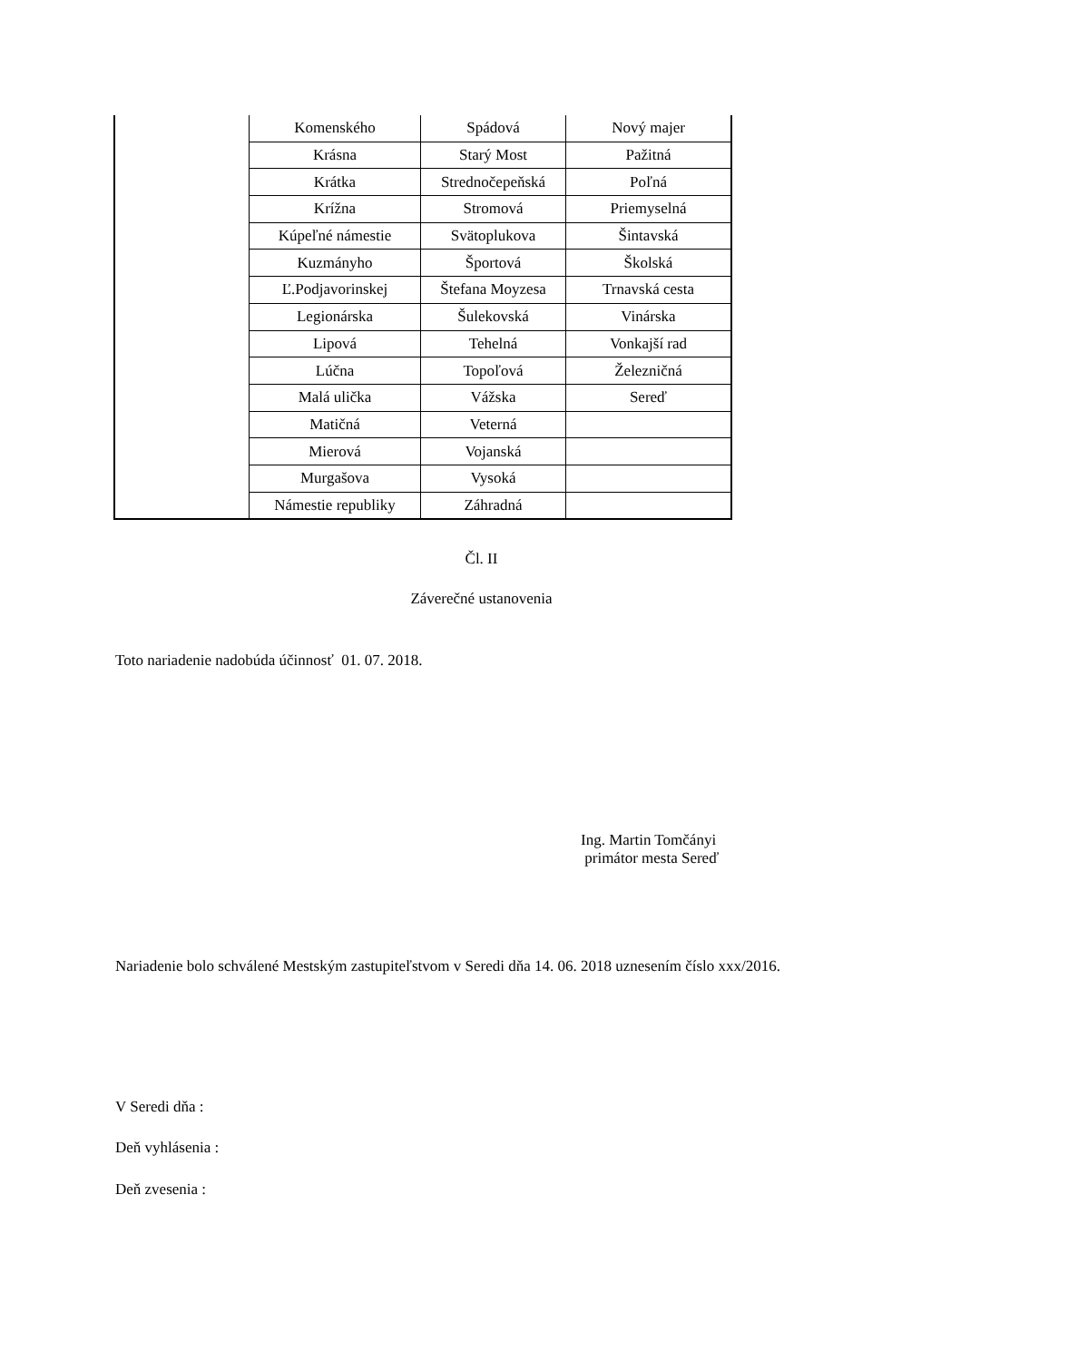| | Komenského | Spádová | Nový majer |
| | Krásna | Starý Most | Pažitná |
| | Krátka | Strednočepeňská | Poľná |
| | Krížna | Stromová | Priemyselná |
| | Kúpeľné námestie | Svätoplukova | Šintavská |
| | Kuzmányho | Športová | Školská |
| | Ľ.Podjavorinskej | Štefana Moyzesa | Trnavská cesta |
| | Legionárska | Šulekovská | Vinárska |
| | Lipová | Tehelná | Vonkajší rad |
| | Lúčna | Topoľová | Železničná |
| | Malá ulička | Vážska | Sereď |
| | Matičná | Veterná | |
| | Mierová | Vojanská | |
| | Murgašova | Vysoká | |
| | Námestie republiky | Záhradná | |
Čl. II
Záverečné ustanovenia
Toto nariadenie nadobúda účinnosť 01. 07. 2018.
Ing. Martin Tomčányi
primátor mesta Sereď
Nariadenie bolo schválené Mestským zastupiteľstvom v Seredi dňa 14. 06. 2018 uznesením číslo xxx/2016.
V Seredi dňa :
Deň vyhlásenia :
Deň zvesenia :